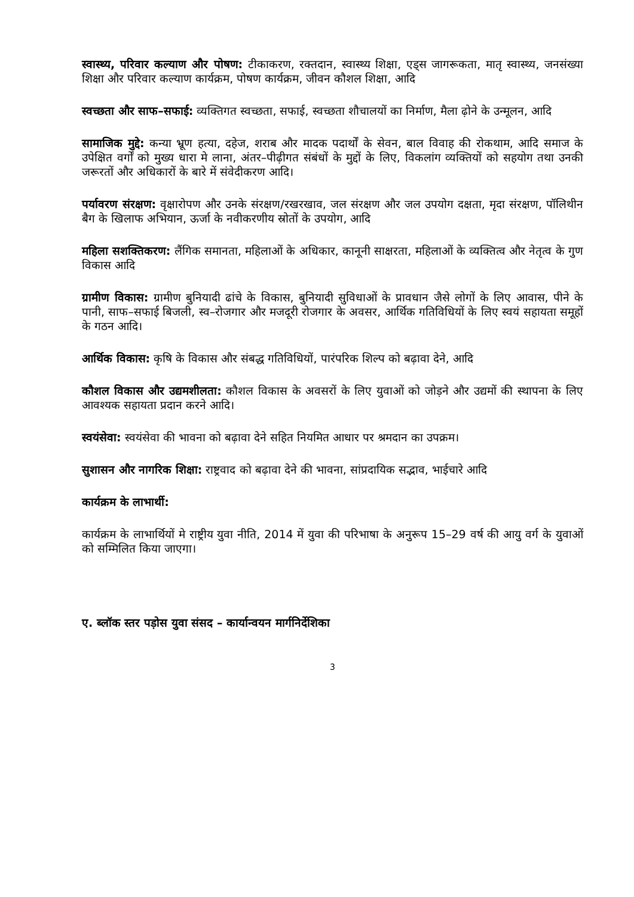स्वास्थ्य, परिवार कल्याण और पोषण: टीकाकरण, रक्तदान, स्वास्थ्य शिक्षा, एड्स जागरूकता, मातृ स्वास्थ्य, जनसंख्या शिक्षा और परिवार कल्याण कार्यक्रम, पोषण कार्यक्रम, जीवन कौशल शिक्षा, आदि
स्वच्छता और साफ–सफाई: व्यक्तिगत स्वच्छता, सफाई, स्वच्छता शौचालयों का निर्माण, मैला ढ़ोने के उन्मूलन, आदि
सामाजिक मुद्दे: कन्या भ्रूण हत्या, दहेज, शराब और मादक पदार्थों के सेवन, बाल विवाह की रोकथाम, आदि समाज के उपेक्षित वर्गों को मुख्य धारा मे लाना, अंतर–पीढ़ीगत संबंधों के मुद्दों के लिए, विकलांग व्यक्तियों को सहयोग तथा उनकी जरूरतों और अधिकारों के बारे में संवेदीकरण आदि।
पर्यावरण संरक्षण: वृक्षारोपण और उनके संरक्षण/रखरखाव, जल संरक्षण और जल उपयोग दक्षता, मृदा संरक्षण, पॉलिथीन बैग के खिलाफ अभियान, ऊर्जा के नवीकरणीय स्रोतों के उपयोग, आदि
महिला सशक्तिकरण: लैंगिक समानता, महिलाओं के अधिकार, कानूनी साक्षरता, महिलाओं के व्यक्तित्व और नेतृत्व के गुण विकास आदि
ग्रामीण विकास: ग्रामीण बुनियादी ढांचे के विकास, बुनियादी सुविधाओं के प्रावधान जैसे लोगों के लिए आवास, पीने के पानी, साफ–सफाई बिजली, स्व–रोजगार और मजदूरी रोजगार के अवसर, आर्थिक गतिविधियों के लिए स्वयं सहायता समूहों के गठन आदि।
आर्थिक विकास: कृषि के विकास और संबद्ध गतिविधियों, पारंपरिक शिल्प को बढ़ावा देने, आदि
कौशल विकास और उद्यमशीलता: कौशल विकास के अवसरों के लिए युवाओं को जोड़ने और उद्यमों की स्थापना के लिए आवश्यक सहायता प्रदान करने आदि।
स्वयंसेवा: स्वयंसेवा की भावना को बढ़ावा देने सहित नियमित आधार पर श्रमदान का उपक्रम।
सुशासन और नागरिक शिक्षा: राष्ट्रवाद को बढ़ावा देने की भावना, सांप्रदायिक सद्भाव, भाईचारे आदि
कार्यक्रम के लाभार्थी:
कार्यक्रम के लाभार्थियों मे राष्ट्रीय युवा नीति, 2014 में युवा की परिभाषा के अनुरूप 15–29 वर्ष की आयु वर्ग के युवाओं को सम्मिलित किया जाएगा।
ए. ब्लॉक स्तर पड़ोस युवा संसद – कार्यान्वयन मार्गनिर्देशिका
3